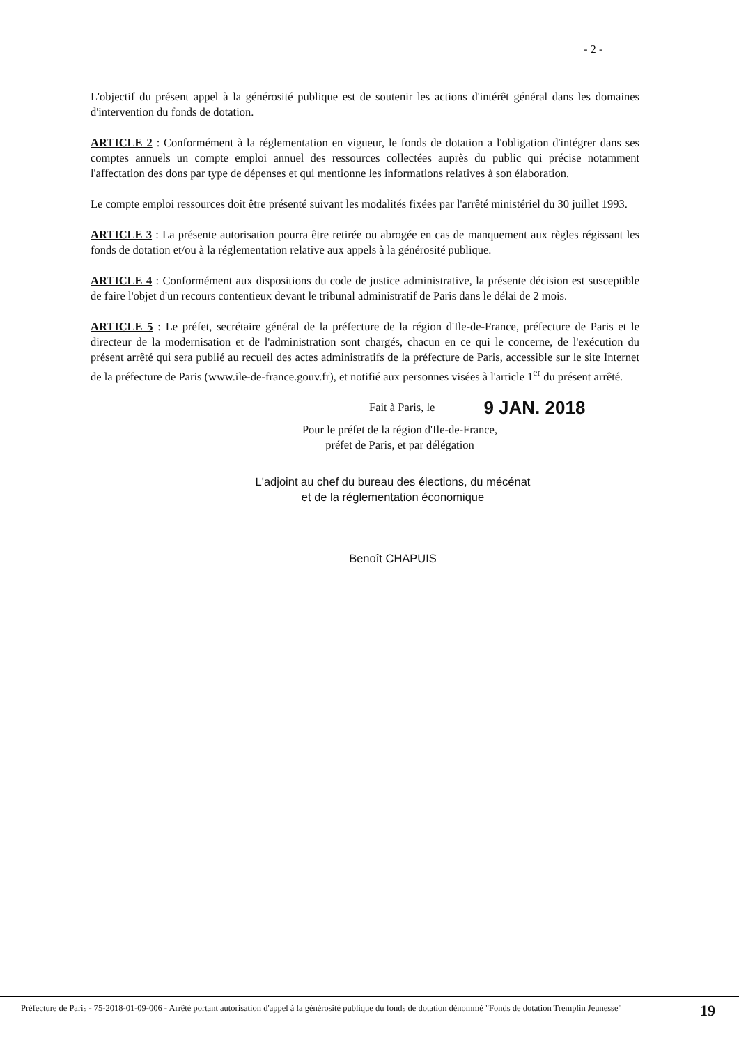- 2 -
L'objectif du présent appel à la générosité publique est de soutenir les actions d'intérêt général dans les domaines d'intervention du fonds de dotation.
ARTICLE 2 : Conformément à la réglementation en vigueur, le fonds de dotation a l'obligation d'intégrer dans ses comptes annuels un compte emploi annuel des ressources collectées auprès du public qui précise notamment l'affectation des dons par type de dépenses et qui mentionne les informations relatives à son élaboration.
Le compte emploi ressources doit être présenté suivant les modalités fixées par l'arrêté ministériel du 30 juillet 1993.
ARTICLE 3 : La présente autorisation pourra être retirée ou abrogée en cas de manquement aux règles régissant les fonds de dotation et/ou à la réglementation relative aux appels à la générosité publique.
ARTICLE 4 : Conformément aux dispositions du code de justice administrative, la présente décision est susceptible de faire l'objet d'un recours contentieux devant le tribunal administratif de Paris dans le délai de 2 mois.
ARTICLE 5 : Le préfet, secrétaire général de la préfecture de la région d'Ile-de-France, préfecture de Paris et le directeur de la modernisation et de l'administration sont chargés, chacun en ce qui le concerne, de l'exécution du présent arrêté qui sera publié au recueil des actes administratifs de la préfecture de Paris, accessible sur le site Internet de la préfecture de Paris (www.ile-de-france.gouv.fr), et notifié aux personnes visées à l'article 1<sup>er</sup> du présent arrêté.
Fait à Paris, le 9 JAN. 2018
Pour le préfet de la région d'Ile-de-France,
préfet de Paris, et par délégation
L'adjoint au chef du bureau des élections, du mécénat
et de la réglementation économique
Benoît CHAPUIS
Préfecture de Paris - 75-2018-01-09-006 - Arrêté portant autorisation d'appel à la générosité publique du fonds de dotation dénommé "Fonds de dotation Tremplin Jeunesse"
19